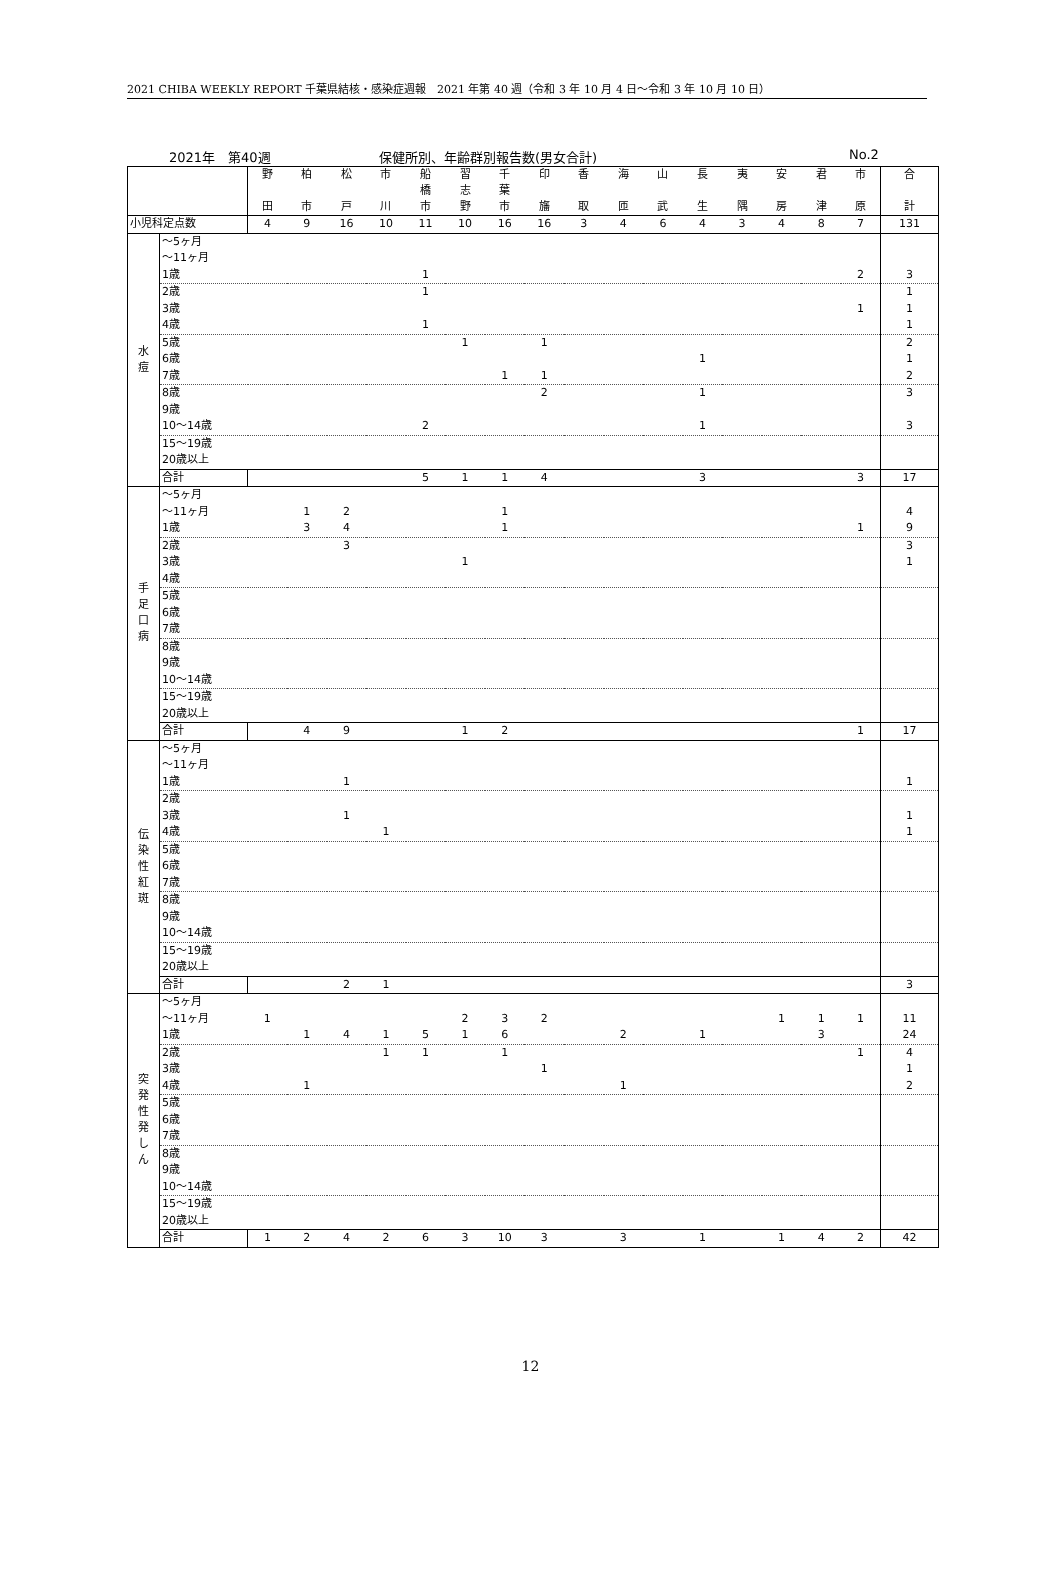2021 CHIBA WEEKLY REPORT 千葉県結核・感染症週報　2021 年第 40 週（令和 3 年 10 月 4 日～令和 3 年 10 月 10 日）
2021年　第40週 保健所別、年齢群別報告数(男女合計) No.2
| | 野 田 | 柏 市 | 松 戸 | 市 川 | 船 橋 市 | 習 志 野 | 千 葉 市 | 印 旛 | 香 取 | 海 匝 | 山 武 | 長 生 | 夷 隅 | 安 房 | 君 津 | 市 原 | 合 計 |
| 小児科定点数 | 4 | 9 | 16 | 10 | 11 | 10 | 16 | 16 | 3 | 4 | 6 | 4 | 3 | 4 | 8 | 7 | 131 |
| 水 痘 | ～5ヶ月 | | | | | | | | | | | | | | | | | |
| | ～11ヶ月 | | | | | | | | | | | | | | | | | |
| | 1歳 | | | | | 1 | | | | | | | | | | | 2 | 3 |
| | 2歳 | | | | | 1 | | | | | | | | | | | | 1 |
| | 3歳 | | | | | | | | | | | | | | | | 1 | 1 |
| | 4歳 | | | | | 1 | | | | | | | | | | | | 1 |
| | 5歳 | | | | | | 1 | | 1 | | | | | | | | | 2 |
| | 6歳 | | | | | | | | | | | | 1 | | | | | 1 |
| | 7歳 | | | | | | | 1 | 1 | | | | | | | | | 2 |
| | 8歳 | | | | | | | | 2 | | | | 1 | | | | | 3 |
| | 9歳 | | | | | | | | | | | | | | | | | |
| | 10～14歳 | | | | | 2 | | | | | | | 1 | | | | | 3 |
| | 15～19歳 | | | | | | | | | | | | | | | | | |
| | 20歳以上 | | | | | | | | | | | | | | | | | |
| | 合計 | | | | | 5 | 1 | 1 | 4 | | | | 3 | | | | 3 | 17 |
| 手 足 口 病 | ～5ヶ月 | | | | | | | | | | | | | | | | | |
| | ～11ヶ月 | | 1 | 2 | | | | 1 | | | | | | | | | | 4 |
| | 1歳 | | 3 | 4 | | | | 1 | | | | | | | | | 1 | 9 |
| | 2歳 | | | 3 | | | | | | | | | | | | | | 3 |
| | 3歳 | | | | | | 1 | | | | | | | | | | | 1 |
| | 4歳 | | | | | | | | | | | | | | | | | |
| | 5歳 | | | | | | | | | | | | | | | | | |
| | 6歳 | | | | | | | | | | | | | | | | | |
| | 7歳 | | | | | | | | | | | | | | | | | |
| | 8歳 | | | | | | | | | | | | | | | | | |
| | 9歳 | | | | | | | | | | | | | | | | | |
| | 10～14歳 | | | | | | | | | | | | | | | | | |
| | 15～19歳 | | | | | | | | | | | | | | | | | |
| | 20歳以上 | | | | | | | | | | | | | | | | | |
| | 合計 | | 4 | 9 | | | 1 | 2 | | | | | | | | | 1 | 17 |
| 伝 染 性 紅 斑 | ～5ヶ月 | | | | | | | | | | | | | | | | | |
| | ～11ヶ月 | | | | | | | | | | | | | | | | | |
| | 1歳 | | | 1 | | | | | | | | | | | | | | 1 |
| | 2歳 | | | | | | | | | | | | | | | | | |
| | 3歳 | | | 1 | | | | | | | | | | | | | | 1 |
| | 4歳 | | | | 1 | | | | | | | | | | | | | 1 |
| | 5歳 | | | | | | | | | | | | | | | | | |
| | 6歳 | | | | | | | | | | | | | | | | | |
| | 7歳 | | | | | | | | | | | | | | | | | |
| | 8歳 | | | | | | | | | | | | | | | | | |
| | 9歳 | | | | | | | | | | | | | | | | | |
| | 10～14歳 | | | | | | | | | | | | | | | | | |
| | 15～19歳 | | | | | | | | | | | | | | | | | |
| | 20歳以上 | | | | | | | | | | | | | | | | | |
| | 合計 | | | 2 | 1 | | | | | | | | | | | | | 3 |
| 突 発 性 発 し ん | ～5ヶ月 | | | | | | | | | | | | | | | | | |
| | ～11ヶ月 | 1 | | | | | 2 | 3 | 2 | | | | | | 1 | 1 | 1 | 11 |
| | 1歳 | | 1 | 4 | 1 | 5 | 1 | 6 | | | 2 | | 1 | | | 3 | | 24 |
| | 2歳 | | | | 1 | 1 | | 1 | | | | | | | | | 1 | 4 |
| | 3歳 | | | | | | | | 1 | | | | | | | | | 1 |
| | 4歳 | | 1 | | | | | | | | 1 | | | | | | | 2 |
| | 5歳 | | | | | | | | | | | | | | | | | |
| | 6歳 | | | | | | | | | | | | | | | | | |
| | 7歳 | | | | | | | | | | | | | | | | | |
| | 8歳 | | | | | | | | | | | | | | | | | |
| | 9歳 | | | | | | | | | | | | | | | | | |
| | 10～14歳 | | | | | | | | | | | | | | | | | |
| | 15～19歳 | | | | | | | | | | | | | | | | | |
| | 20歳以上 | | | | | | | | | | | | | | | | | |
| | 合計 | 1 | 2 | 4 | 2 | 6 | 3 | 10 | 3 | | 3 | | 1 | | 1 | 4 | 2 | 42 |
12